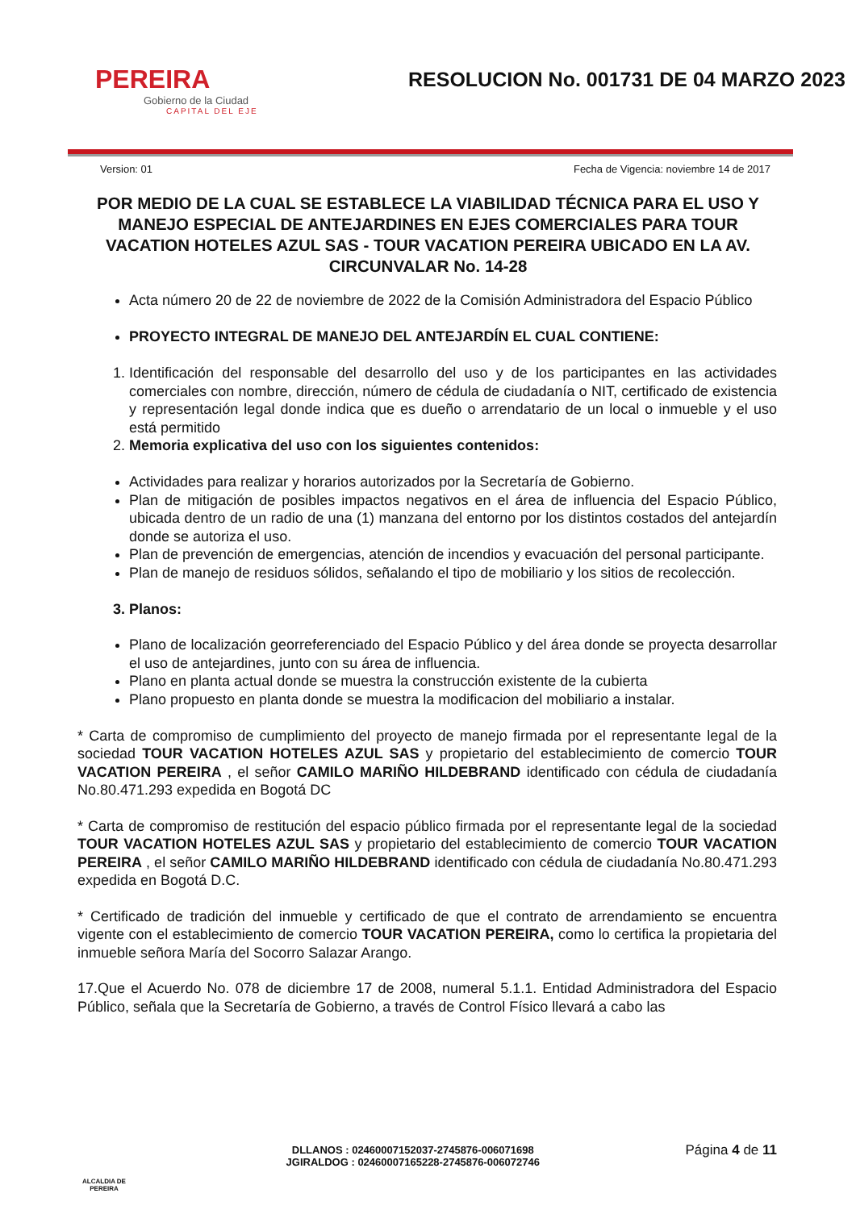PEREIRA
Gobierno de la Ciudad
CAPITAL DEL EJE
RESOLUCION No. 001731 DE 04 MARZO 2023
Version: 01 Fecha de Vigencia: noviembre 14 de 2017
POR MEDIO DE LA CUAL SE ESTABLECE LA VIABILIDAD TÉCNICA PARA EL USO Y MANEJO ESPECIAL DE ANTEJARDINES EN EJES COMERCIALES PARA TOUR VACATION HOTELES AZUL SAS - TOUR VACATION PEREIRA UBICADO EN LA AV. CIRCUNVALAR No. 14-28
Acta número 20 de 22 de noviembre de 2022 de la Comisión Administradora del Espacio Público
PROYECTO INTEGRAL DE MANEJO DEL ANTEJARDÍN EL CUAL CONTIENE:
1. Identificación del responsable del desarrollo del uso y de los participantes en las actividades comerciales con nombre, dirección, número de cédula de ciudadanía o NIT, certificado de existencia y representación legal donde indica que es dueño o arrendatario de un local o inmueble y el uso está permitido
2. Memoria explicativa del uso con los siguientes contenidos:
Actividades para realizar y horarios autorizados por la Secretaría de Gobierno.
Plan de mitigación de posibles impactos negativos en el área de influencia del Espacio Público, ubicada dentro de un radio de una (1) manzana del entorno por los distintos costados del antejardín donde se autoriza el uso.
Plan de prevención de emergencias, atención de incendios y evacuación del personal participante.
Plan de manejo de residuos sólidos, señalando el tipo de mobiliario y los sitios de recolección.
3. Planos:
Plano de localización georreferenciado del Espacio Público y del área donde se proyecta desarrollar el uso de antejardines, junto con su área de influencia.
Plano en planta actual donde se muestra la construcción existente de la cubierta
Plano propuesto en planta donde se muestra la modificacion del mobiliario a instalar.
* Carta de compromiso de cumplimiento del proyecto de manejo firmada por el representante legal de la sociedad TOUR VACATION HOTELES AZUL SAS y propietario del establecimiento de comercio TOUR VACATION PEREIRA , el señor CAMILO MARIÑO HILDEBRAND identificado con cédula de ciudadanía No.80.471.293 expedida en Bogotá DC
* Carta de compromiso de restitución del espacio público firmada por el representante legal de la sociedad TOUR VACATION HOTELES AZUL SAS y propietario del establecimiento de comercio TOUR VACATION PEREIRA , el señor CAMILO MARIÑO HILDEBRAND identificado con cédula de ciudadanía No.80.471.293 expedida en Bogotá D.C.
* Certificado de tradición del inmueble y certificado de que el contrato de arrendamiento se encuentra vigente con el establecimiento de comercio TOUR VACATION PEREIRA, como lo certifica la propietaria del inmueble señora María del Socorro Salazar Arango.
17.Que el Acuerdo No. 078 de diciembre 17 de 2008, numeral 5.1.1. Entidad Administradora del Espacio Público, señala que la Secretaría de Gobierno, a través de Control Físico llevará a cabo las
ALCALDIA DE PEREIRA
DLLANOS : 02460007152037-2745876-006071698
JGIRALDOG : 02460007165228-2745876-006072746
Página 4 de 11